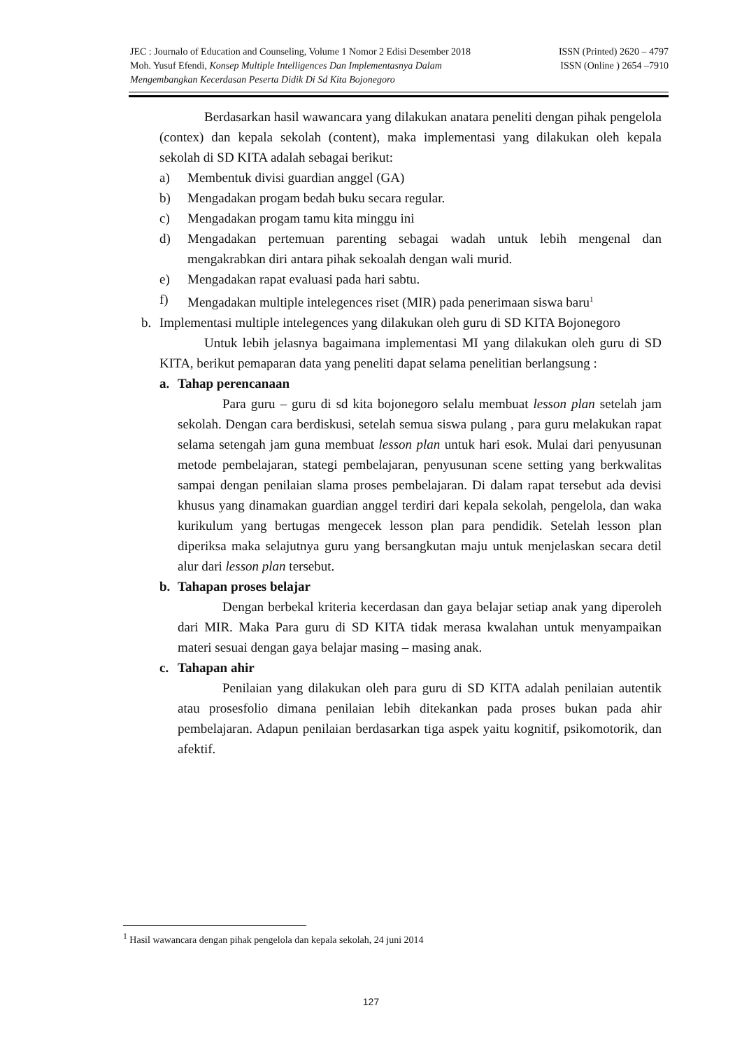JEC : Journalo of Education and Counseling, Volume 1 Nomor 2 Edisi Desember 2018 ISSN (Printed) 2620 – 4797
Moh. Yusuf Efendi, Konsep Multiple Intelligences Dan Implementasnya Dalam ISSN (Online ) 2654 –7910
Mengembangkan Kecerdasan Peserta Didik Di Sd Kita Bojonegoro
Berdasarkan hasil wawancara yang dilakukan anatara peneliti dengan pihak pengelola (contex) dan kepala sekolah (content), maka implementasi yang dilakukan oleh kepala sekolah di SD KITA adalah sebagai berikut:
a) Membentuk divisi guardian anggel (GA)
b) Mengadakan progam bedah buku secara regular.
c) Mengadakan progam tamu kita minggu ini
d) Mengadakan pertemuan parenting sebagai wadah untuk lebih mengenal dan mengakrabkan diri antara pihak sekoalah dengan wali murid.
e) Mengadakan rapat evaluasi pada hari sabtu.
f) Mengadakan multiple intelegences riset (MIR) pada penerimaan siswa baru<sup>1</sup>
b. Implementasi multiple intelegences yang dilakukan oleh guru di SD KITA Bojonegoro
Untuk lebih jelasnya bagaimana implementasi MI yang dilakukan oleh guru di SD KITA, berikut pemaparan data yang peneliti dapat selama penelitian berlangsung :
a. Tahap perencanaan
Para guru – guru di sd kita bojonegoro selalu membuat lesson plan setelah jam sekolah. Dengan cara berdiskusi, setelah semua siswa pulang , para guru melakukan rapat selama setengah jam guna membuat lesson plan untuk hari esok. Mulai dari penyusunan metode pembelajaran, stategi pembelajaran, penyusunan scene setting yang berkwalitas sampai dengan penilaian slama proses pembelajaran. Di dalam rapat tersebut ada devisi khusus yang dinamakan guardian anggel terdiri dari kepala sekolah, pengelola, dan waka kurikulum yang bertugas mengecek lesson plan para pendidik. Setelah lesson plan diperiksa maka selajutnya guru yang bersangkutan maju untuk menjelaskan secara detil alur dari lesson plan tersebut.
b. Tahapan proses belajar
Dengan berbekal kriteria kecerdasan dan gaya belajar setiap anak yang diperoleh dari MIR. Maka Para guru di SD KITA tidak merasa kwalahan untuk menyampaikan materi sesuai dengan gaya belajar masing – masing anak.
c. Tahapan ahir
Penilaian yang dilakukan oleh para guru di SD KITA adalah penilaian autentik atau prosesfolio dimana penilaian lebih ditekankan pada proses bukan pada ahir pembelajaran. Adapun penilaian berdasarkan tiga aspek yaitu kognitif, psikomotorik, dan afektif.
<sup>1</sup> Hasil wawancara dengan pihak pengelola dan kepala sekolah, 24 juni 2014
127